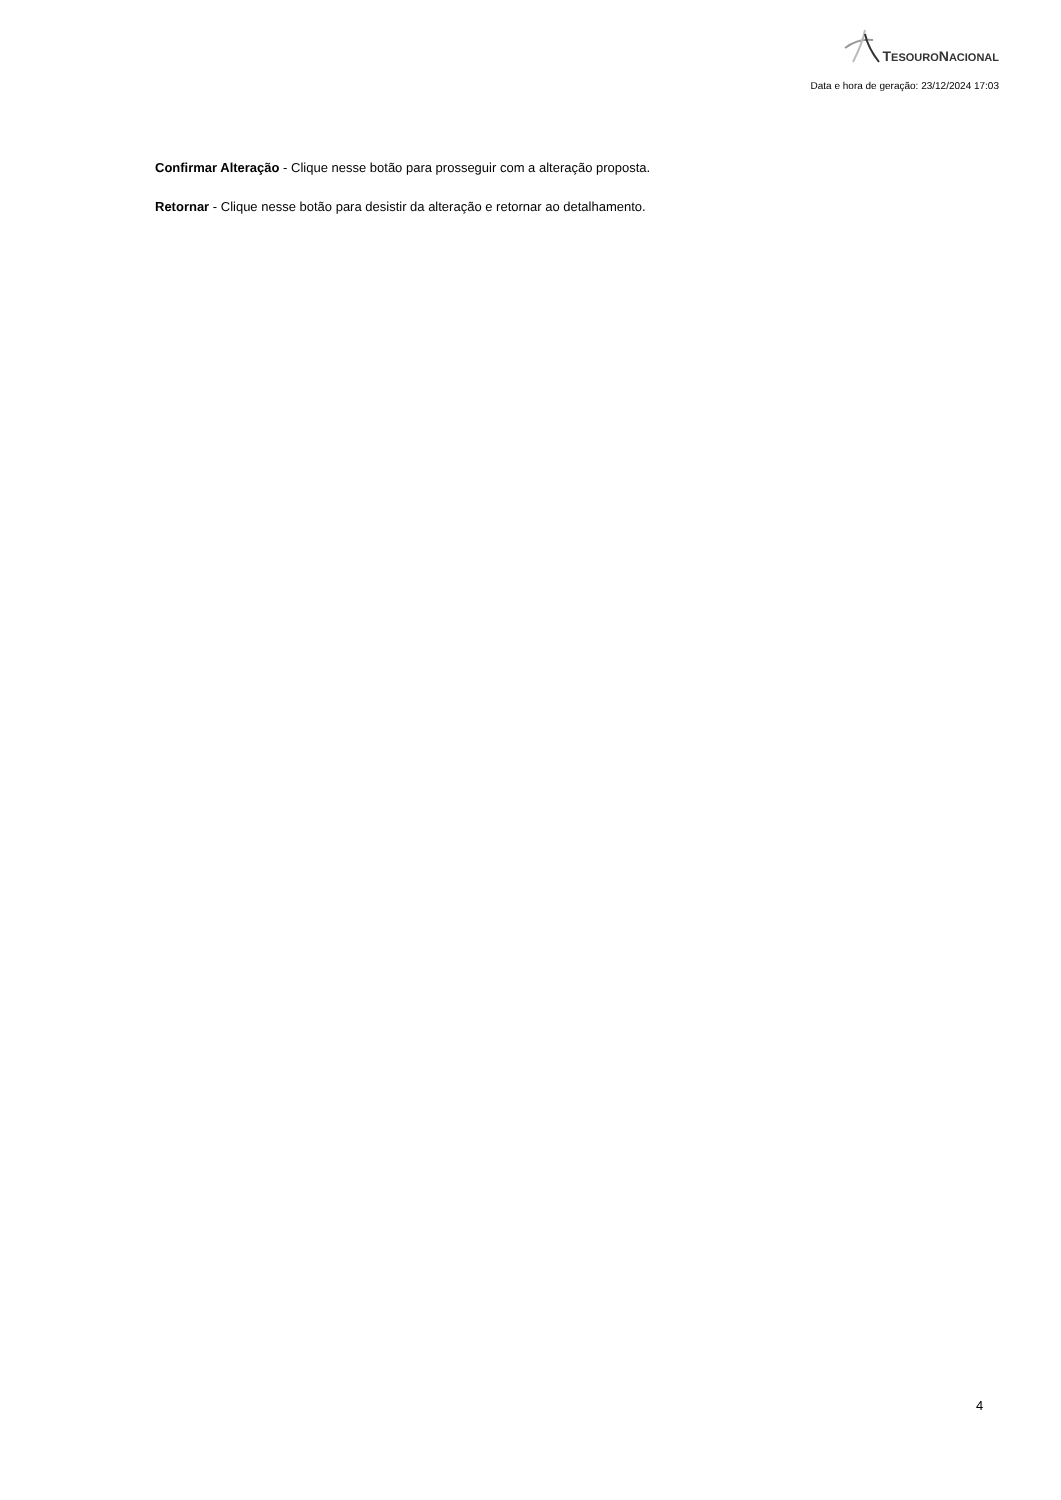TESOURONACIONAL
Data e hora de geração: 23/12/2024 17:03
Confirmar Alteração - Clique nesse botão para prosseguir com a alteração proposta.
Retornar - Clique nesse botão para desistir da alteração e retornar ao detalhamento.
4